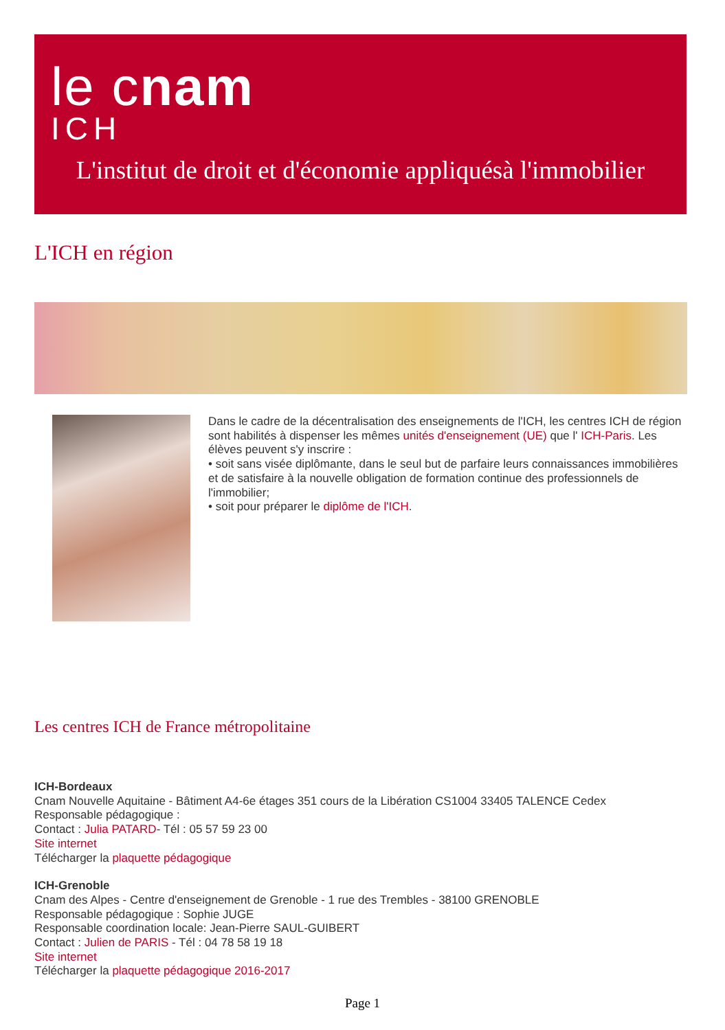le cnam
ICH
L'institut de droit et d'économie appliquésà l'immobilier
L'ICH en région
Dans le cadre de la décentralisation des enseignements de l'ICH, les centres ICH de région sont habilités à dispenser les mêmes unités d'enseignement (UE) que l' ICH-Paris. Les élèves peuvent s'y inscrire :
• soit sans visée diplômante, dans le seul but de parfaire leurs connaissances immobilières et de satisfaire à la nouvelle obligation de formation continue des professionnels de l'immobilier;
• soit pour préparer le diplôme de l'ICH.
Les centres ICH de France métropolitaine
ICH-Bordeaux
Cnam Nouvelle Aquitaine - Bâtiment A4-6e étages 351 cours de la Libération CS1004 33405 TALENCE Cedex
Responsable pédagogique :
Contact : Julia PATARD- Tél : 05 57 59 23 00
Site internet
Télécharger la plaquette pédagogique
ICH-Grenoble
Cnam des Alpes - Centre d'enseignement de Grenoble - 1 rue des Trembles - 38100 GRENOBLE
Responsable pédagogique : Sophie JUGE
Responsable coordination locale: Jean-Pierre SAUL-GUIBERT
Contact : Julien de PARIS - Tél : 04 78 58 19 18
Site internet
Télécharger la plaquette pédagogique 2016-2017
Page 1